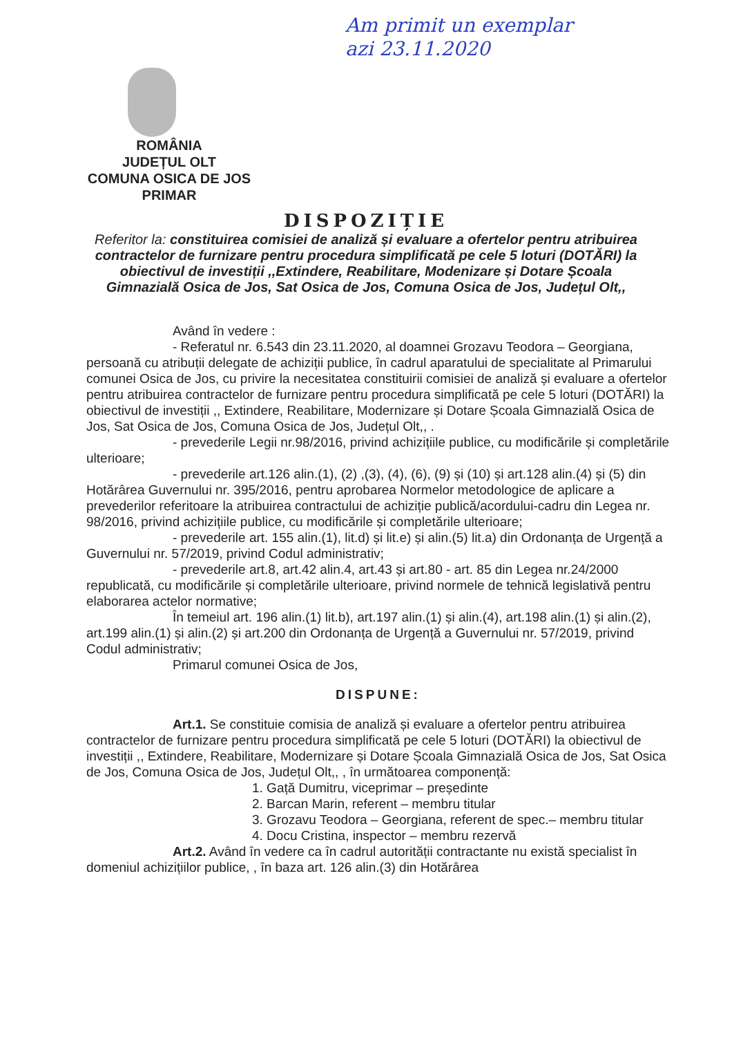Am primit un exemplar
azi 23.11.2020
ROMÂNIA
JUDEȚUL OLT
COMUNA OSICA DE JOS
PRIMAR
DISPOZIȚIE
Referitor la: constituirea comisiei de analiză și evaluare a ofertelor pentru atribuirea contractelor de furnizare pentru procedura simplificată pe cele 5 loturi (DOTĂRI) la obiectivul de investiții ,,Extindere, Reabilitare, Modenizare și Dotare Școala Gimnazială Osica de Jos, Sat Osica de Jos, Comuna Osica de Jos, Județul Olt,,
Având în vedere :
- Referatul nr. 6.543 din 23.11.2020, al doamnei Grozavu Teodora – Georgiana, persoană cu atribuții delegate de achiziții publice, în cadrul aparatului de specialitate al Primarului comunei Osica de Jos, cu privire la necesitatea constituirii comisiei de analiză și evaluare a ofertelor pentru atribuirea contractelor de furnizare pentru procedura simplificată pe cele 5 loturi (DOTĂRI) la obiectivul de investiții ,, Extindere, Reabilitare, Modernizare și Dotare Școala Gimnazială Osica de Jos, Sat Osica de Jos, Comuna Osica de Jos, Județul Olt,, .
- prevederile Legii nr.98/2016, privind achizițiile publice, cu modificările și completările ulterioare;
- prevederile art.126 alin.(1), (2) ,(3), (4), (6), (9) și (10) și art.128 alin.(4) și (5) din Hotărârea Guvernului nr. 395/2016, pentru aprobarea Normelor metodologice de aplicare a prevederilor referitoare la atribuirea contractului de achiziție publică/acordului-cadru din Legea nr. 98/2016, privind achizițiile publice, cu modificările și completările ulterioare;
- prevederile art. 155 alin.(1), lit.d) și lit.e) și alin.(5) lit.a) din Ordonanța de Urgență a Guvernului nr. 57/2019, privind Codul administrativ;
- prevederile art.8, art.42 alin.4, art.43 și art.80 - art. 85 din Legea nr.24/2000 republicată, cu modificările și completările ulterioare, privind normele de tehnică legislativă pentru elaborarea actelor normative;
În temeiul art. 196 alin.(1) lit.b), art.197 alin.(1) și alin.(4), art.198 alin.(1) și alin.(2), art.199 alin.(1) și alin.(2) și art.200 din Ordonanța de Urgență a Guvernului nr. 57/2019, privind Codul administrativ;
Primarul comunei Osica de Jos,
DISPUNE:
Art.1. Se constituie comisia de analiză și evaluare a ofertelor pentru atribuirea contractelor de furnizare pentru procedura simplificată pe cele 5 loturi (DOTĂRI) la obiectivul de investiții ,, Extindere, Reabilitare, Modernizare și Dotare Școala Gimnazială Osica de Jos, Sat Osica de Jos, Comuna Osica de Jos, Județul Olt,, , în următoarea componență:
1. Gață Dumitru, viceprimar – președinte
2. Barcan Marin, referent – membru titular
3. Grozavu Teodora – Georgiana, referent de spec.– membru titular
4. Docu Cristina, inspector – membru rezervă
Art.2. Având în vedere ca în cadrul autorității contractante nu există specialist în domeniul achizițiilor publice, , în baza art. 126 alin.(3) din Hotărârea